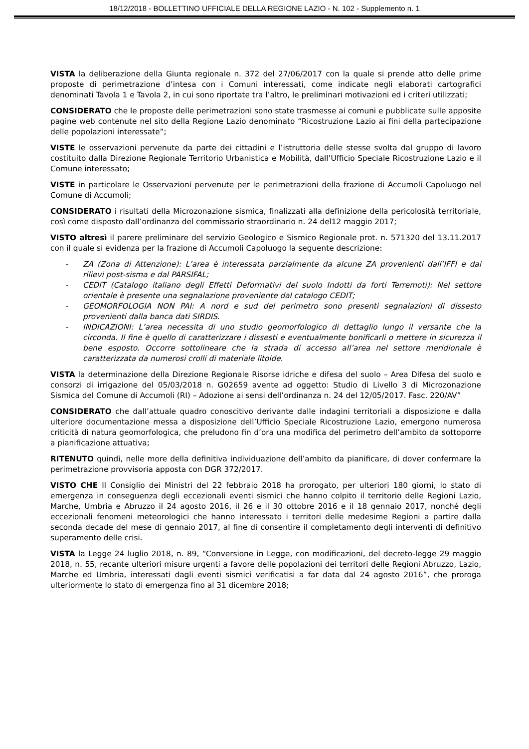18/12/2018 - BOLLETTINO UFFICIALE DELLA REGIONE LAZIO - N. 102 - Supplemento n. 1
VISTA la deliberazione della Giunta regionale n. 372 del 27/06/2017 con la quale si prende atto delle prime proposte di perimetrazione d’intesa con i Comuni interessati, come indicate negli elaborati cartografici denominati Tavola 1 e Tavola 2, in cui sono riportate tra l’altro, le preliminari motivazioni ed i criteri utilizzati;
CONSIDERATO che le proposte delle perimetrazioni sono state trasmesse ai comuni e pubblicate sulle apposite pagine web contenute nel sito della Regione Lazio denominato “Ricostruzione Lazio ai fini della partecipazione delle popolazioni interessate”;
VISTE le osservazioni pervenute da parte dei cittadini e l’istruttoria delle stesse svolta dal gruppo di lavoro costituito dalla Direzione Regionale Territorio Urbanistica e Mobilità, dall’Ufficio Speciale Ricostruzione Lazio e il Comune interessato;
VISTE in particolare le Osservazioni pervenute per le perimetrazioni della frazione di Accumoli Capoluogo nel Comune di Accumoli;
CONSIDERATO i risultati della Microzonazione sismica, finalizzati alla definizione della pericolosità territoriale, così come disposto dall’ordinanza del commissario straordinario n. 24 del12 maggio 2017;
VISTO altresì il parere preliminare del servizio Geologico e Sismico Regionale prot. n. 571320 del 13.11.2017 con il quale si evidenza per la frazione di Accumoli Capoluogo la seguente descrizione:
- ZA (Zona di Attenzione): L’area è interessata parzialmente da alcune ZA provenienti dall’IFFI e dai rilievi post-sisma e dal PARSIFAL;
- CEDIT (Catalogo italiano degli Effetti Deformativi del suolo Indotti da forti Terremoti): Nel settore orientale è presente una segnalazione proveniente dal catalogo CEDIT;
- GEOMORFOLOGIA NON PAI: A nord e sud del perimetro sono presenti segnalazioni di dissesto provenienti dalla banca dati SIRDIS.
- INDICAZIONI: L’area necessita di uno studio geomorfologico di dettaglio lungo il versante che la circonda. Il fine è quello di caratterizzare i dissesti e eventualmente bonificarli o mettere in sicurezza il bene esposto. Occorre sottolineare che la strada di accesso all’area nel settore meridionale è caratterizzata da numerosi crolli di materiale litoide.
VISTA la determinazione della Direzione Regionale Risorse idriche e difesa del suolo – Area Difesa del suolo e consorzi di irrigazione del 05/03/2018 n. G02659 avente ad oggetto: Studio di Livello 3 di Microzonazione Sismica del Comune di Accumoli (RI) – Adozione ai sensi dell’ordinanza n. 24 del 12/05/2017. Fasc. 220/AV”
CONSIDERATO che dall’attuale quadro conoscitivo derivante dalle indagini territoriali a disposizione e dalla ulteriore documentazione messa a disposizione dell’Ufficio Speciale Ricostruzione Lazio, emergono numerosa criticità di natura geomorfologica, che preludono fin d’ora una modifica del perimetro dell’ambito da sottoporre a pianificazione attuativa;
RITENUTO quindi, nelle more della definitiva individuazione dell’ambito da pianificare, di dover confermare la perimetrazione provvisoria apposta con DGR 372/2017.
VISTO CHE Il Consiglio dei Ministri del 22 febbraio 2018 ha prorogato, per ulteriori 180 giorni, lo stato di emergenza in conseguenza degli eccezionali eventi sismici che hanno colpito il territorio delle Regioni Lazio, Marche, Umbria e Abruzzo il 24 agosto 2016, il 26 e il 30 ottobre 2016 e il 18 gennaio 2017, nonché degli eccezionali fenomeni meteorologici che hanno interessato i territori delle medesime Regioni a partire dalla seconda decade del mese di gennaio 2017, al fine di consentire il completamento degli interventi di definitivo superamento delle crisi.
VISTA la Legge 24 luglio 2018, n. 89, “Conversione in Legge, con modificazioni, del decreto-legge 29 maggio 2018, n. 55, recante ulteriori misure urgenti a favore delle popolazioni dei territori delle Regioni Abruzzo, Lazio, Marche ed Umbria, interessati dagli eventi sismici verificatisi a far data dal 24 agosto 2016”, che proroga ulteriormente lo stato di emergenza fino al 31 dicembre 2018;